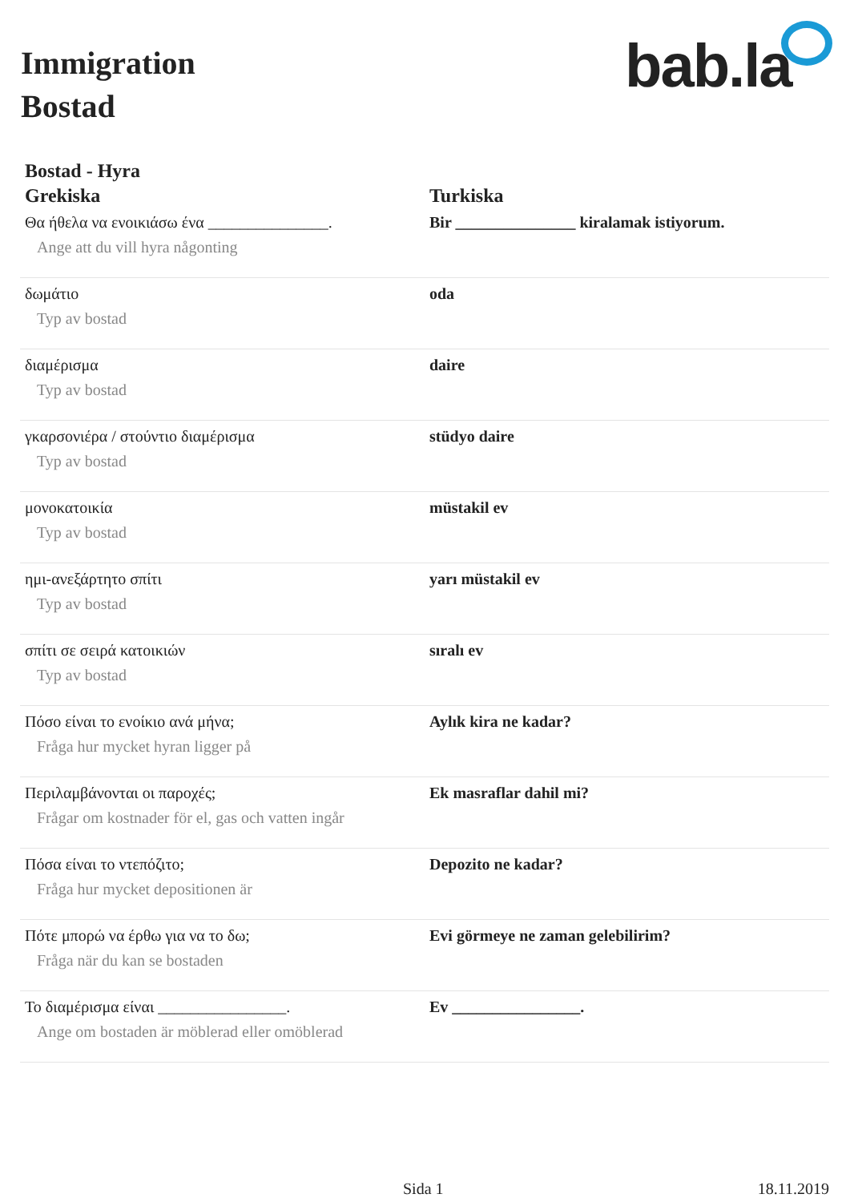Immigration
Bostad
bab.la
Bostad - Hyra
| Grekiska | Turkiska |
| --- | --- |
| Θα ήθελα να ενοικιάσω ένα _______________. Ange att du vill hyra någonting | Bir _______________ kiralamak istiyorum. |
| δωμάτιο Typ av bostad | oda |
| διαμέρισμα Typ av bostad | daire |
| γκαρσονιέρα / στούντιο διαμέρισμα Typ av bostad | stüdyo daire |
| μονοκατοικία Typ av bostad | müstakil ev |
| ημι-ανεξάρτητο σπίτι Typ av bostad | yarı müstakil ev |
| σπίτι σε σειρά κατοικιών Typ av bostad | sıralı ev |
| Πόσο είναι το ενοίκιο ανά μήνα; Fråga hur mycket hyran ligger på | Aylık kira ne kadar? |
| Περιλαμβάνονται οι παροχές; Frågar om kostnader för el, gas och vatten ingår | Ek masraflar dahil mi? |
| Πόσα είναι το ντεπόζιτο; Fråga hur mycket depositionen är | Depozito ne kadar? |
| Πότε μπορώ να έρθω για να το δω; Fråga när du kan se bostaden | Evi görmeye ne zaman gelebilirim? |
| Το διαμέρισμα είναι ________________. Ange om bostaden är möblerad eller omöblerad | Ev ________________. |
Sida 1 18.11.2019